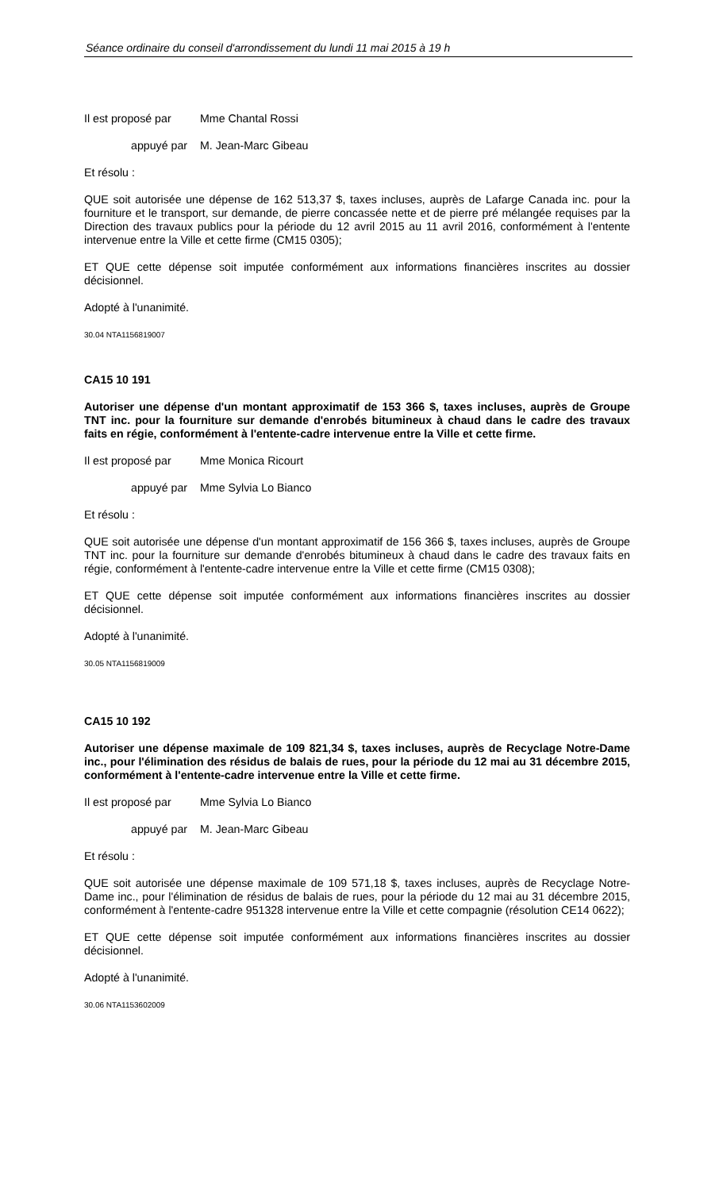Séance ordinaire du conseil d'arrondissement du lundi 11 mai 2015 à 19 h
Il est proposé par Mme Chantal Rossi
appuyé par M. Jean-Marc Gibeau
Et résolu :
QUE soit autorisée une dépense de 162 513,37 $, taxes incluses, auprès de Lafarge Canada inc. pour la fourniture et le transport, sur demande, de pierre concassée nette et de pierre pré mélangée requises par la Direction des travaux publics pour la période du 12 avril 2015 au 11 avril 2016, conformément à l'entente intervenue entre la Ville et cette firme (CM15 0305);
ET QUE cette dépense soit imputée conformément aux informations financières inscrites au dossier décisionnel.
Adopté à l'unanimité.
30.04 NTA1156819007
CA15 10 191
Autoriser une dépense d'un montant approximatif de 153 366 $, taxes incluses, auprès de Groupe TNT inc. pour la fourniture sur demande d'enrobés bitumineux à chaud dans le cadre des travaux faits en régie, conformément à l'entente-cadre intervenue entre la Ville et cette firme.
Il est proposé par Mme Monica Ricourt
appuyé par Mme Sylvia Lo Bianco
Et résolu :
QUE soit autorisée une dépense d'un montant approximatif de 156 366 $, taxes incluses, auprès de Groupe TNT inc. pour la fourniture sur demande d'enrobés bitumineux à chaud dans le cadre des travaux faits en régie, conformément à l'entente-cadre intervenue entre la Ville et cette firme (CM15 0308);
ET QUE cette dépense soit imputée conformément aux informations financières inscrites au dossier décisionnel.
Adopté à l'unanimité.
30.05 NTA1156819009
CA15 10 192
Autoriser une dépense maximale de 109 821,34 $, taxes incluses, auprès de Recyclage Notre-Dame inc., pour l'élimination des résidus de balais de rues, pour la période du 12 mai au 31 décembre 2015, conformément à l'entente-cadre intervenue entre la Ville et cette firme.
Il est proposé par Mme Sylvia Lo Bianco
appuyé par M. Jean-Marc Gibeau
Et résolu :
QUE soit autorisée une dépense maximale de 109 571,18 $, taxes incluses, auprès de Recyclage Notre-Dame inc., pour l'élimination de résidus de balais de rues, pour la période du 12 mai au 31 décembre 2015, conformément à l'entente-cadre 951328 intervenue entre la Ville et cette compagnie (résolution CE14 0622);
ET QUE cette dépense soit imputée conformément aux informations financières inscrites au dossier décisionnel.
Adopté à l'unanimité.
30.06 NTA1153602009